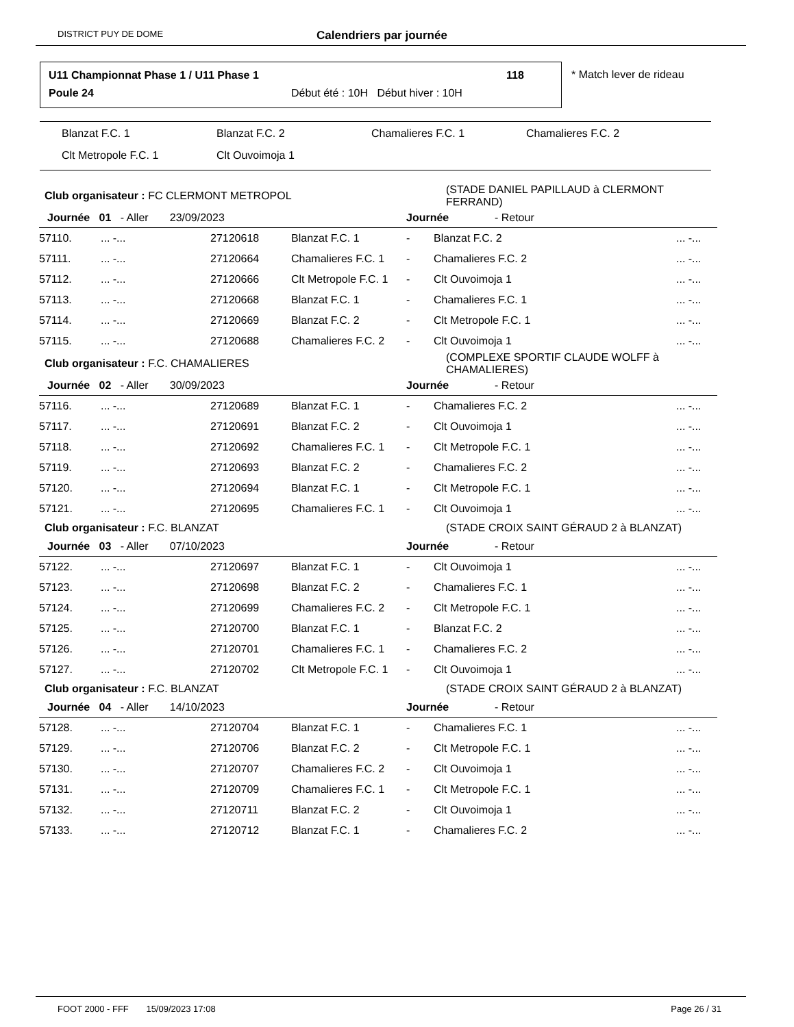DISTRICT PUY DE DOME Calendriers par journée
U11 Championnat Phase 1 / U11 Phase 1
118
Poule 24
Début été : 10H Début hiver : 10H
* Match lever de rideau
Blanzat F.C. 1 Blanzat F.C. 2 Chamalieres F.C. 1 Chamalieres F.C. 2
Clt Metropole F.C. 1 Clt Ouvoimoja 1
| Club organisateur : FC CLERMONT METROPOL | | | | | (STADE DANIEL PAPILLAUD à CLERMONT FERRAND) | |
| Journée 01 - Aller 23/09/2023 | | | | Journée - Retour | | |
| 57110. | ... -... | 27120618 | Blanzat F.C. 1 | - | Blanzat F.C. 2 | ... -... |
| 57111. | ... -... | 27120664 | Chamalieres F.C. 1 | - | Chamalieres F.C. 2 | ... -... |
| 57112. | ... -... | 27120666 | Clt Metropole F.C. 1 | - | Clt Ouvoimoja 1 | ... -... |
| 57113. | ... -... | 27120668 | Blanzat F.C. 1 | - | Chamalieres F.C. 1 | ... -... |
| 57114. | ... -... | 27120669 | Blanzat F.C. 2 | - | Clt Metropole F.C. 1 | ... -... |
| 57115. | ... -... | 27120688 | Chamalieres F.C. 2 | - | Clt Ouvoimoja 1 | ... -... |
| Club organisateur : F.C. CHAMALIERES | | | | | (COMPLEXE SPORTIF CLAUDE WOLFF à CHAMALIERES) | |
| Journée 02 - Aller 30/09/2023 | | | | Journée - Retour | | |
| 57116. | ... -... | 27120689 | Blanzat F.C. 1 | - | Chamalieres F.C. 2 | ... -... |
| 57117. | ... -... | 27120691 | Blanzat F.C. 2 | - | Clt Ouvoimoja 1 | ... -... |
| 57118. | ... -... | 27120692 | Chamalieres F.C. 1 | - | Clt Metropole F.C. 1 | ... -... |
| 57119. | ... -... | 27120693 | Blanzat F.C. 2 | - | Chamalieres F.C. 2 | ... -... |
| 57120. | ... -... | 27120694 | Blanzat F.C. 1 | - | Clt Metropole F.C. 1 | ... -... |
| 57121. | ... -... | 27120695 | Chamalieres F.C. 1 | - | Clt Ouvoimoja 1 | ... -... |
| Club organisateur : F.C. BLANZAT | | | | | (STADE CROIX SAINT GÉRAUD 2 à BLANZAT) | |
| Journée 03 - Aller 07/10/2023 | | | | Journée - Retour | | |
| 57122. | ... -... | 27120697 | Blanzat F.C. 1 | - | Clt Ouvoimoja 1 | ... -... |
| 57123. | ... -... | 27120698 | Blanzat F.C. 2 | - | Chamalieres F.C. 1 | ... -... |
| 57124. | ... -... | 27120699 | Chamalieres F.C. 2 | - | Clt Metropole F.C. 1 | ... -... |
| 57125. | ... -... | 27120700 | Blanzat F.C. 1 | - | Blanzat F.C. 2 | ... -... |
| 57126. | ... -... | 27120701 | Chamalieres F.C. 1 | - | Chamalieres F.C. 2 | ... -... |
| 57127. | ... -... | 27120702 | Clt Metropole F.C. 1 | - | Clt Ouvoimoja 1 | ... -... |
| Club organisateur : F.C. BLANZAT | | | | | (STADE CROIX SAINT GÉRAUD 2 à BLANZAT) | |
| Journée 04 - Aller 14/10/2023 | | | | Journée - Retour | | |
| 57128. | ... -... | 27120704 | Blanzat F.C. 1 | - | Chamalieres F.C. 1 | ... -... |
| 57129. | ... -... | 27120706 | Blanzat F.C. 2 | - | Clt Metropole F.C. 1 | ... -... |
| 57130. | ... -... | 27120707 | Chamalieres F.C. 2 | - | Clt Ouvoimoja 1 | ... -... |
| 57131. | ... -... | 27120709 | Chamalieres F.C. 1 | - | Clt Metropole F.C. 1 | ... -... |
| 57132. | ... -... | 27120711 | Blanzat F.C. 2 | - | Clt Ouvoimoja 1 | ... -... |
| 57133. | ... -... | 27120712 | Blanzat F.C. 1 | - | Chamalieres F.C. 2 | ... -... |
FOOT 2000 - FFF 15/09/2023 17:08 Page 26 / 31